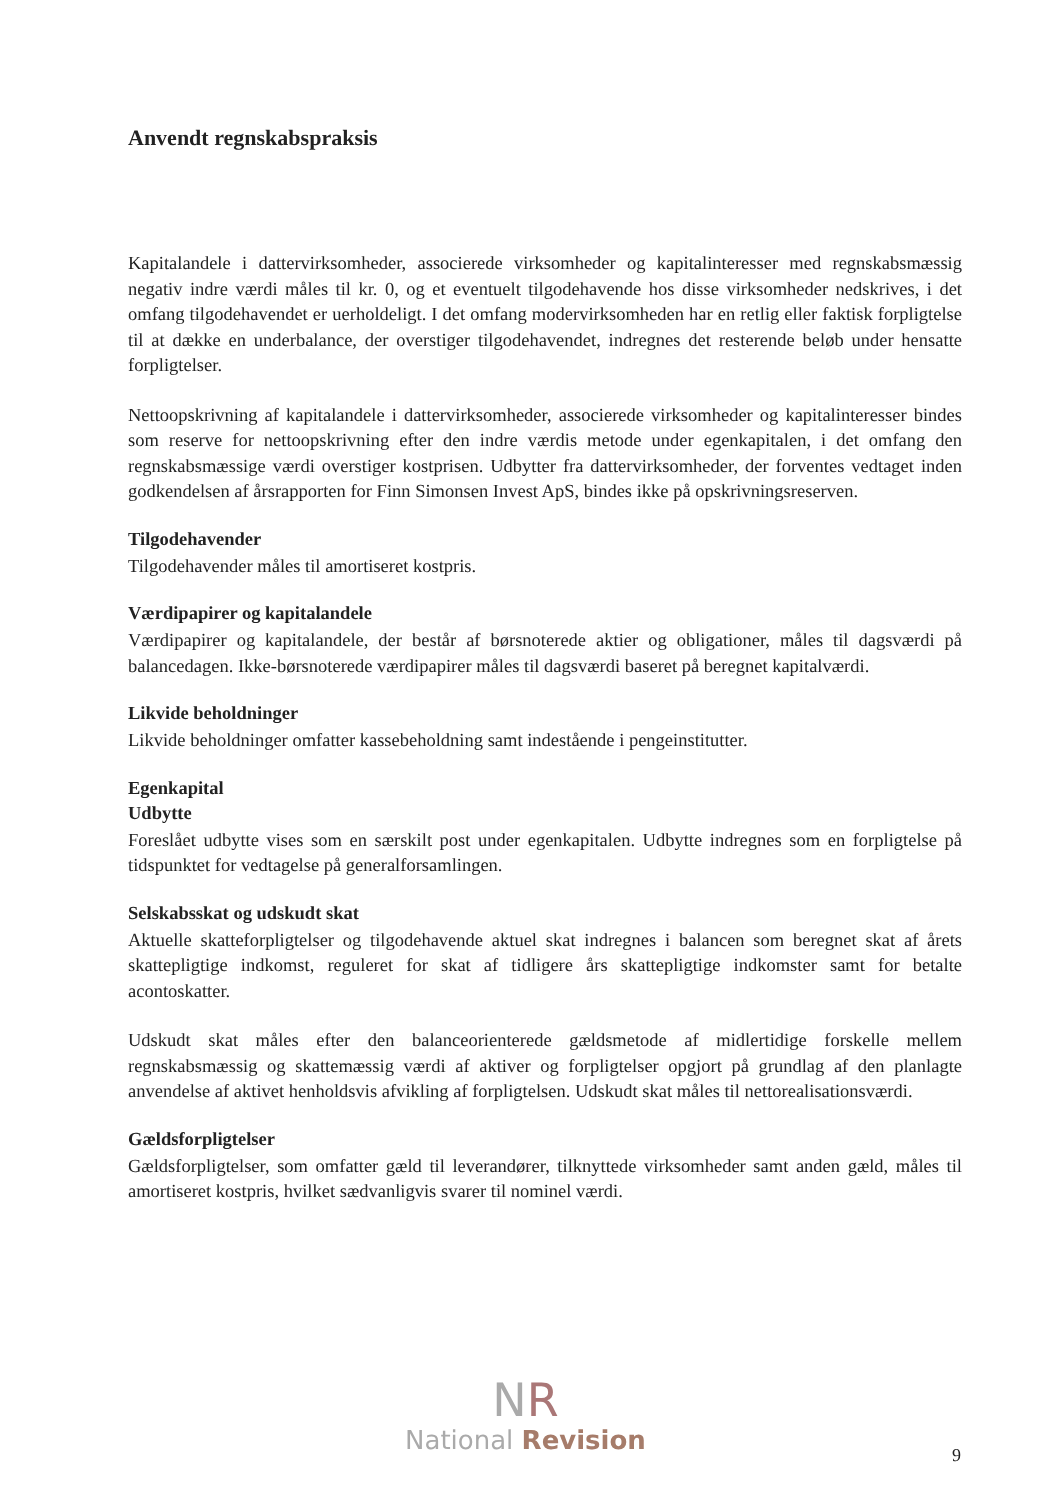Anvendt regnskabspraksis
Kapitalandele i dattervirksomheder, associerede virksomheder og kapitalinteresser med regnskabsmæssig negativ indre værdi måles til kr. 0, og et eventuelt tilgodehavende hos disse virksomheder nedskrives, i det omfang tilgodehavendet er uerholdeligt. I det omfang modervirksomheden har en retlig eller faktisk forpligtelse til at dække en underbalance, der overstiger tilgodehavendet, indregnes det resterende beløb under hensatte forpligtelser.
Nettoopskrivning af kapitalandele i dattervirksomheder, associerede virksomheder og kapitalinteresser bindes som reserve for nettoopskrivning efter den indre værdis metode under egenkapitalen, i det omfang den regnskabsmæssige værdi overstiger kostprisen. Udbytter fra dattervirksomheder, der forventes vedtaget inden godkendelsen af årsrapporten for Finn Simonsen Invest ApS, bindes ikke på opskrivningsreserven.
Tilgodehavender
Tilgodehavender måles til amortiseret kostpris.
Værdipapirer og kapitalandele
Værdipapirer og kapitalandele, der består af børsnoterede aktier og obligationer, måles til dagsværdi på balancedagen. Ikke-børsnoterede værdipapirer måles til dagsværdi baseret på beregnet kapitalværdi.
Likvide beholdninger
Likvide beholdninger omfatter kassebeholdning samt indestående i pengeinstitutter.
Egenkapital
Udbytte
Foreslået udbytte vises som en særskilt post under egenkapitalen. Udbytte indregnes som en forpligtelse på tidspunktet for vedtagelse på generalforsamlingen.
Selskabsskat og udskudt skat
Aktuelle skatteforpligtelser og tilgodehavende aktuel skat indregnes i balancen som beregnet skat af årets skattepligtige indkomst, reguleret for skat af tidligere års skattepligtige indkomster samt for betalte acontoskatter.
Udskudt skat måles efter den balanceorienterede gældsmetode af midlertidige forskelle mellem regnskabsmæssig og skattemæssig værdi af aktiver og forpligtelser opgjort på grundlag af den planlagte anvendelse af aktivet henholdsvis afvikling af forpligtelsen. Udskudt skat måles til nettorealisationsværdi.
Gældsforpligtelser
Gældsforpligtelser, som omfatter gæld til leverandører, tilknyttede virksomheder samt anden gæld, måles til amortiseret kostpris, hvilket sædvanligvis svarer til nominel værdi.
NR
National Revision
9